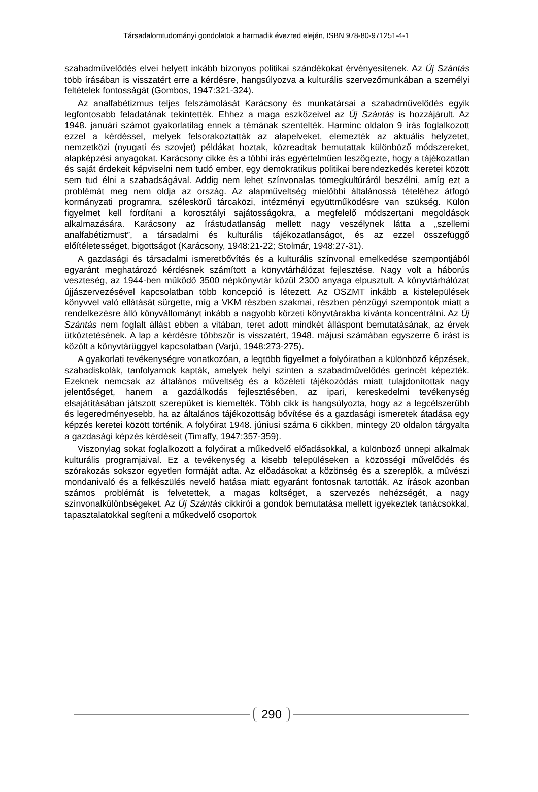Társadalomtudományi gondolatok a harmadik évezred elején, ISBN 978-80-971251-4-1
szabadművelődés elvei helyett inkább bizonyos politikai szándékokat érvényesítenek. Az Új Szántás több írásában is visszatért erre a kérdésre, hangsúlyozva a kulturális szervezőmunkában a személyi feltételek fontosságát (Gombos, 1947:321-324).
Az analfabétizmus teljes felszámolását Karácsony és munkatársai a szabadművelődés egyik legfontosabb feladatának tekintették. Ehhez a maga eszközeivel az Új Szántás is hozzájárult. Az 1948. januári számot gyakorlatilag ennek a témának szentelték. Harminc oldalon 9 írás foglalkozott ezzel a kérdéssel, melyek felsorakoztatták az alapelveket, elemezték az aktuális helyzetet, nemzetközi (nyugati és szovjet) példákat hoztak, közreadtak bemutattak különböző módszereket, alapképzési anyagokat. Karácsony cikke és a többi írás egyértelműen leszögezte, hogy a tájékozatlan és saját érdekeit képviselni nem tudó ember, egy demokratikus politikai berendezkedés keretei között sem tud élni a szabadságával. Addig nem lehet színvonalas tömegkultúráról beszélni, amíg ezt a problémát meg nem oldja az ország. Az alapműveltség mielőbbi általánossá tételéhez átfogó kormányzati programra, széleskörű tárcaközi, intézményi együttműködésre van szükség. Külön figyelmet kell fordítani a korosztályi sajátosságokra, a megfelelő módszertani megoldások alkalmazására. Karácsony az írástudatlanság mellett nagy veszélynek látta a „szellemi analfabétizmust”, a társadalmi és kulturális tájékozatlanságot, és az ezzel összefüggő előítéletességet, bigottságot (Karácsony, 1948:21-22; Stolmár, 1948:27-31).
A gazdasági és társadalmi ismeretbővítés és a kulturális színvonal emelkedése szempontjából egyaránt meghatározó kérdésnek számított a könyvtárhálózat fejlesztése. Nagy volt a háborús veszteség, az 1944-ben működő 3500 népkönyvtár közül 2300 anyaga elpusztult. A könyvtárhálózat újjászervezésével kapcsolatban több koncepció is létezett. Az OSZMT inkább a kistelepülések könyvvel való ellátását sürgette, míg a VKM részben szakmai, részben pénzügyi szempontok miatt a rendelkezésre álló könyvállományt inkább a nagyobb körzeti könyvtárakba kívánta koncentrálni. Az Új Szántás nem foglalt állást ebben a vitában, teret adott mindkét álláspont bemutatásának, az érvek ütköztetésének. A lap a kérdésre többször is visszatért, 1948. májusi számában egyszerre 6 írást is közölt a könyvtárüggyel kapcsolatban (Varjú, 1948:273-275).
A gyakorlati tevékenységre vonatkozóan, a legtöbb figyelmet a folyóiratban a különböző képzések, szabadiskolák, tanfolyamok kapták, amelyek helyi szinten a szabadművelődés gerincét képezték. Ezeknek nemcsak az általános műveltség és a közéleti tájékozódás miatt tulajdonítottak nagy jelentőséget, hanem a gazdálkodás fejlesztésében, az ipari, kereskedelmi tevékenység elsajátításában játszott szerepüket is kiemelték. Több cikk is hangsúlyozta, hogy az a legcélszerűbb és legeredményesebb, ha az általános tájékozottság bővítése és a gazdasági ismeretek átadása egy képzés keretei között történik. A folyóirat 1948. júniusi száma 6 cikkben, mintegy 20 oldalon tárgyalta a gazdasági képzés kérdéseit (Timaffy, 1947:357-359).
Viszonylag sokat foglalkozott a folyóirat a műkedvelő előadásokkal, a különböző ünnepi alkalmak kulturális programjaival. Ez a tevékenység a kisebb településeken a közösségi művelődés és szórakozás sokszor egyetlen formáját adta. Az előadásokat a közönség és a szereplők, a művészi mondanivaló és a felkészülés nevelő hatása miatt egyaránt fontosnak tartották. Az írások azonban számos problémát is felvetettek, a magas költséget, a szervezés nehézségét, a nagy színvonalkülönbségeket. Az Új Szántás cikkírói a gondok bemutatása mellett igyekeztek tanácsokkal, tapasztalatokkal segíteni a műkedvelő csoportok
290